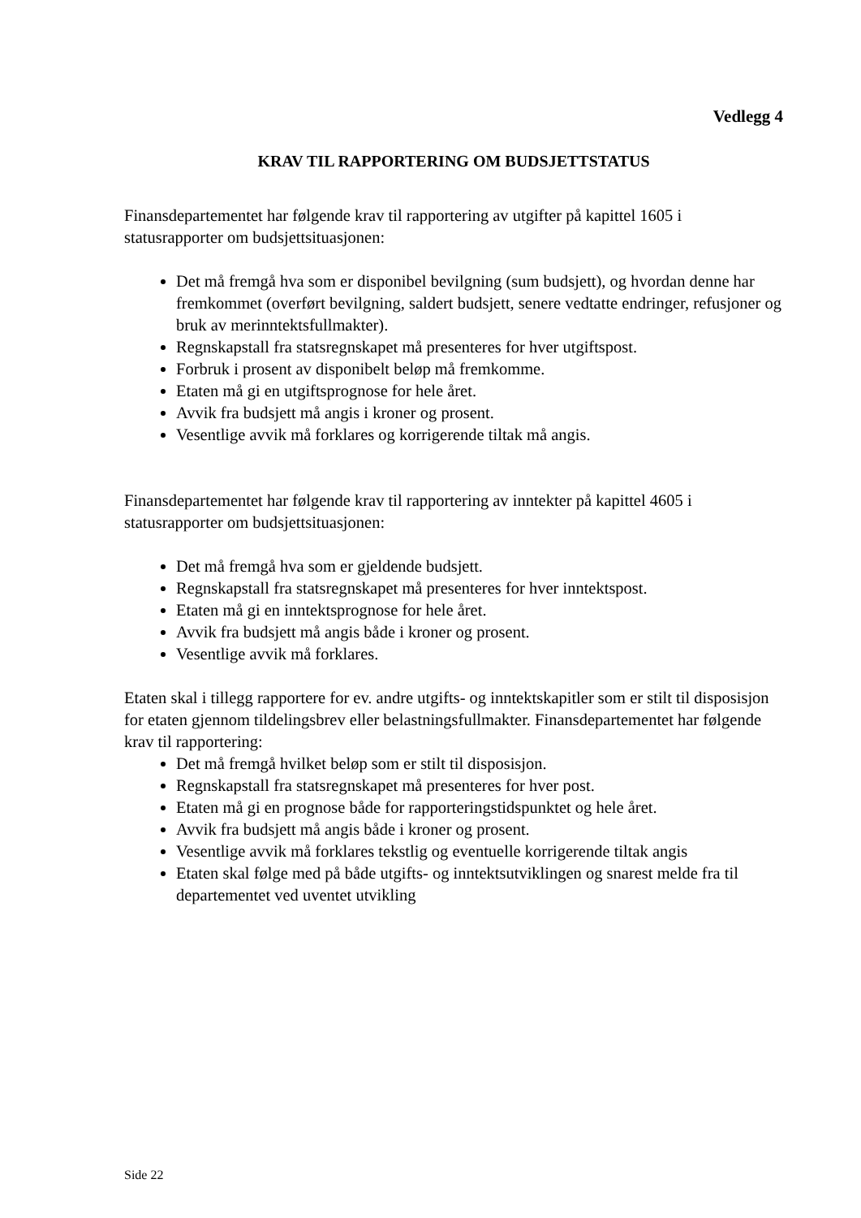Vedlegg 4
KRAV TIL RAPPORTERING OM BUDSJETTSTATUS
Finansdepartementet har følgende krav til rapportering av utgifter på kapittel 1605 i statusrapporter om budsjettsituasjonen:
Det må fremgå hva som er disponibel bevilgning (sum budsjett), og hvordan denne har fremkommet (overført bevilgning, saldert budsjett, senere vedtatte endringer, refusjoner og bruk av merinntektsfullmakter).
Regnskapstall fra statsregnskapet må presenteres for hver utgiftspost.
Forbruk i prosent av disponibelt beløp må fremkomme.
Etaten må gi en utgiftsprognose for hele året.
Avvik fra budsjett må angis i kroner og prosent.
Vesentlige avvik må forklares og korrigerende tiltak må angis.
Finansdepartementet har følgende krav til rapportering av inntekter på kapittel 4605 i statusrapporter om budsjettsituasjonen:
Det må fremgå hva som er gjeldende budsjett.
Regnskapstall fra statsregnskapet må presenteres for hver inntektspost.
Etaten må gi en inntektsprognose for hele året.
Avvik fra budsjett må angis både i kroner og prosent.
Vesentlige avvik må forklares.
Etaten skal i tillegg rapportere for ev. andre utgifts- og inntektskapitler som er stilt til disposisjon for etaten gjennom tildelingsbrev eller belastningsfullmakter. Finansdepartementet har følgende krav til rapportering:
Det må fremgå hvilket beløp som er stilt til disposisjon.
Regnskapstall fra statsregnskapet må presenteres for hver post.
Etaten må gi en prognose både for rapporteringstidspunktet og hele året.
Avvik fra budsjett må angis både i kroner og prosent.
Vesentlige avvik må forklares tekstlig og eventuelle korrigerende tiltak angis
Etaten skal følge med på både utgifts- og inntektsutviklingen og snarest melde fra til departementet ved uventet utvikling
Side 22